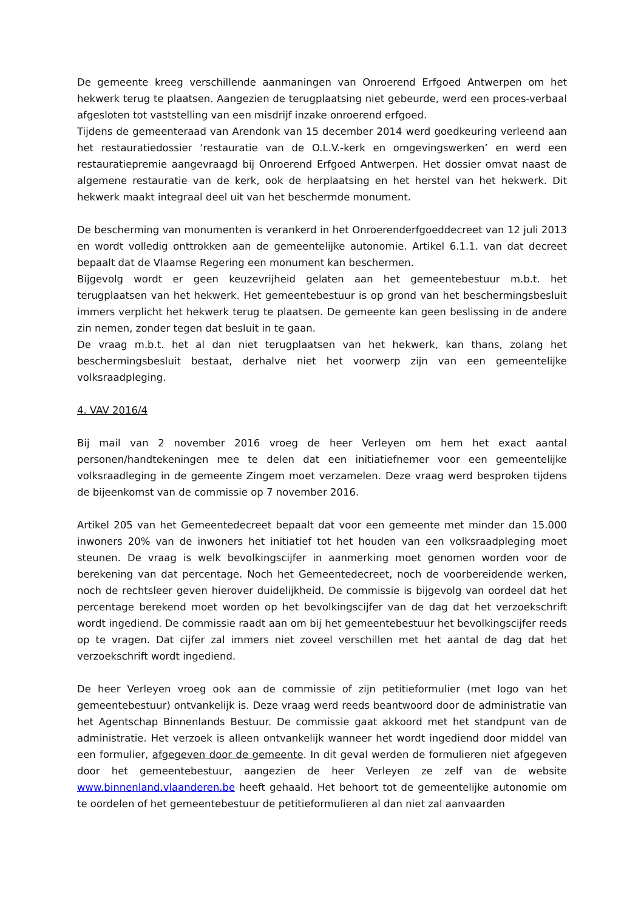De gemeente kreeg verschillende aanmaningen van Onroerend Erfgoed Antwerpen om het hekwerk terug te plaatsen. Aangezien de terugplaatsing niet gebeurde, werd een proces-verbaal afgesloten tot vaststelling van een misdrijf inzake onroerend erfgoed.
Tijdens de gemeenteraad van Arendonk van 15 december 2014 werd goedkeuring verleend aan het restauratiedossier ‘restauratie van de O.L.V.-kerk en omgevingswerken’ en werd een restauratiepremie aangevraagd bij Onroerend Erfgoed Antwerpen. Het dossier omvat naast de algemene restauratie van de kerk, ook de herplaatsing en het herstel van het hekwerk. Dit hekwerk maakt integraal deel uit van het beschermde monument.
De bescherming van monumenten is verankerd in het Onroerenderfgoeddecreet van 12 juli 2013 en wordt volledig onttrokken aan de gemeentelijke autonomie. Artikel 6.1.1. van dat decreet bepaalt dat de Vlaamse Regering een monument kan beschermen.
Bijgevolg wordt er geen keuzevrijheid gelaten aan het gemeentebestuur m.b.t. het terugplaatsen van het hekwerk. Het gemeentebestuur is op grond van het beschermingsbesluit immers verplicht het hekwerk terug te plaatsen. De gemeente kan geen beslissing in de andere zin nemen, zonder tegen dat besluit in te gaan.
De vraag m.b.t. het al dan niet terugplaatsen van het hekwerk, kan thans, zolang het beschermingsbesluit bestaat, derhalve niet het voorwerp zijn van een gemeentelijke volksraadpleging.
4. VAV 2016/4
Bij mail van 2 november 2016 vroeg de heer Verleyen om hem het exact aantal personen/handtekeningen mee te delen dat een initiatiefnemer voor een gemeentelijke volksraadleging in de gemeente Zingem moet verzamelen. Deze vraag werd besproken tijdens de bijeenkomst van de commissie op 7 november 2016.
Artikel 205 van het Gemeentedecreet bepaalt dat voor een gemeente met minder dan 15.000 inwoners 20% van de inwoners het initiatief tot het houden van een volksraadpleging moet steunen. De vraag is welk bevolkingscijfer in aanmerking moet genomen worden voor de berekening van dat percentage. Noch het Gemeentedecreet, noch de voorbereidende werken, noch de rechtsleer geven hierover duidelijkheid. De commissie is bijgevolg van oordeel dat het percentage berekend moet worden op het bevolkingscijfer van de dag dat het verzoekschrift wordt ingediend. De commissie raadt aan om bij het gemeentebestuur het bevolkingscijfer reeds op te vragen. Dat cijfer zal immers niet zoveel verschillen met het aantal de dag dat het verzoekschrift wordt ingediend.
De heer Verleyen vroeg ook aan de commissie of zijn petitieformulier (met logo van het gemeentebestuur) ontvankelijk is. Deze vraag werd reeds beantwoord door de administratie van het Agentschap Binnenlands Bestuur. De commissie gaat akkoord met het standpunt van de administratie. Het verzoek is alleen ontvankelijk wanneer het wordt ingediend door middel van een formulier, afgegeven door de gemeente. In dit geval werden de formulieren niet afgegeven door het gemeentebestuur, aangezien de heer Verleyen ze zelf van de website www.binnenland.vlaanderen.be heeft gehaald. Het behoort tot de gemeentelijke autonomie om te oordelen of het gemeentebestuur de petitieformulieren al dan niet zal aanvaarden